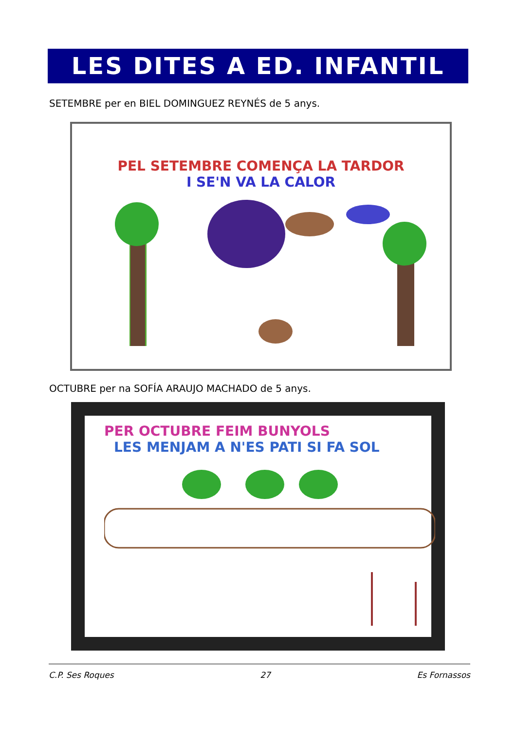LES DITES A ED. INFANTIL
SETEMBRE per en BIEL DOMINGUEZ REYNÉS de 5 anys.
PEL SETEMBRE COMENÇA LA TARDOR
I SE'N VA LA CALOR
OCTUBRE per na SOFÍA ARAUJO MACHADO de 5 anys.
PER OCTUBRE FEIM BUNYOLS
LES MENJAM A N'ES PATI SI FA SOL
C.P. Ses Roques 27 Es Fornassos